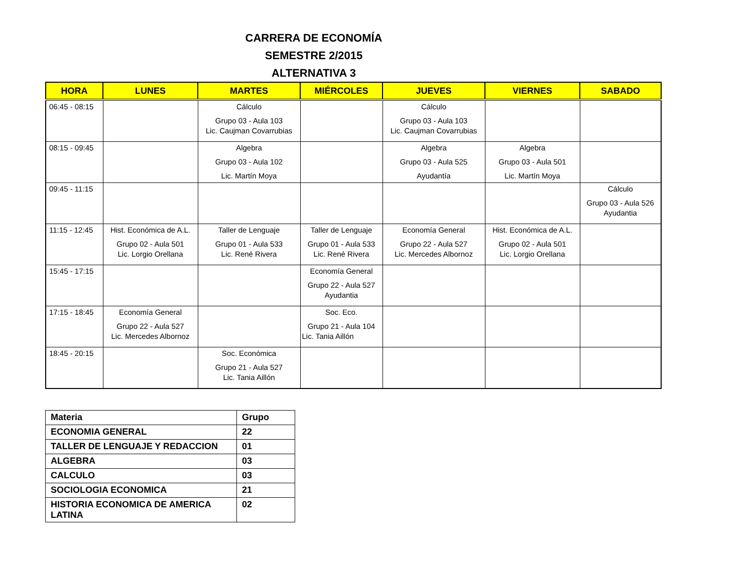CARRERA DE ECONOMÍA
SEMESTRE 2/2015
ALTERNATIVA 3
| HORA | LUNES | MARTES | MIÉRCOLES | JUEVES | VIERNES | SABADO |
| --- | --- | --- | --- | --- | --- | --- |
| 06:45 - 08:15 | | Cálculo Grupo 03 - Aula 103 Lic. Caujman Covarrubias | | Cálculo Grupo 03 - Aula 103 Lic. Caujman Covarrubias | | |
| 08:15 - 09:45 | | Algebra Grupo 03 - Aula 102 Lic. Martín Moya | | Algebra Grupo 03 - Aula 525 Ayudantía | Algebra Grupo 03 - Aula 501 Lic. Martín Moya | |
| 09:45 - 11:15 | | | | | | Cálculo Grupo 03 - Aula 526 Ayudantia |
| 11:15 - 12:45 | Hist. Económica de A.L. Grupo 02 - Aula 501 Lic. Lorgio Orellana | Taller de Lenguaje Grupo 01 - Aula 533 Lic. René Rivera | Taller de Lenguaje Grupo 01 - Aula 533 Lic. René Rivera | Economía General Grupo 22 - Aula 527 Lic. Mercedes Albornoz | Hist. Económica de A.L. Grupo 02 - Aula 501 Lic. Lorgio Orellana | |
| 15:45 - 17:15 | | | Economía General Grupo 22 - Aula 527 Ayudantia | | | |
| 17:15 - 18:45 | Economía General Grupo 22 - Aula 527 Lic. Mercedes Albornoz | | Soc. Eco. Grupo 21 - Aula 104 Lic. Tania Aillón | | | |
| 18:45 - 20:15 | | Soc. Económica Grupo 21 - Aula 527 Lic. Tania Aillón | | | | |
| Materia | Grupo |
| --- | --- |
| ECONOMIA GENERAL | 22 |
| TALLER DE LENGUAJE Y REDACCION | 01 |
| ALGEBRA | 03 |
| CALCULO | 03 |
| SOCIOLOGIA ECONOMICA | 21 |
| HISTORIA ECONOMICA DE AMERICA LATINA | 02 |